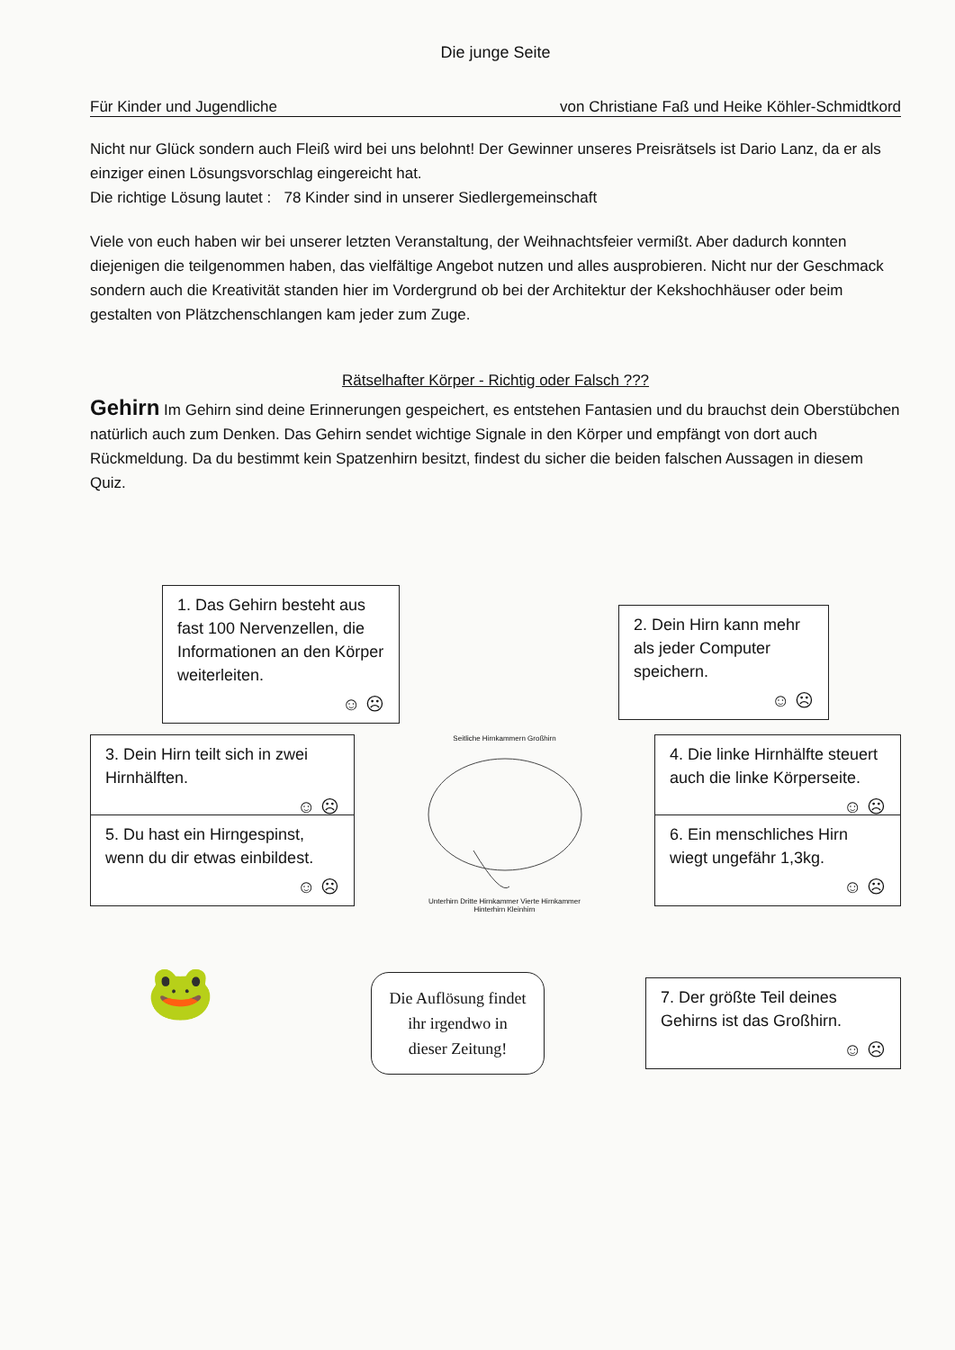Die junge Seite
Für Kinder und Jugendliche von Christiane Faß und Heike Köhler-Schmidtkord
Nicht nur Glück sondern auch Fleiß wird bei uns belohnt! Der Gewinner unseres Preisrätsels ist Dario Lanz, da er als einziger einen Lösungsvorschlag eingereicht hat.
Die richtige Lösung lautet : 78 Kinder sind in unserer Siedlergemeinschaft
Viele von euch haben wir bei unserer letzten Veranstaltung, der Weihnachtsfeier vermißt. Aber dadurch konnten diejenigen die teilgenommen haben, das vielfältige Angebot nutzen und alles ausprobieren. Nicht nur der Geschmack sondern auch die Kreativität standen hier im Vordergrund ob bei der Architektur der Kekshochhäuser oder beim gestalten von Plätzchenschlangen kam jeder zum Zuge.
Rätselhafter Körper - Richtig oder Falsch ???
Gehirn Im Gehirn sind deine Erinnerungen gespeichert, es entstehen Fantasien und du brauchst dein Oberstübchen natürlich auch zum Denken. Das Gehirn sendet wichtige Signale in den Körper und empfängt von dort auch Rückmeldung. Da du bestimmt kein Spatzenhirn besitzt, findest du sicher die beiden falschen Aussagen in diesem Quiz.
1. Das Gehirn besteht aus fast 100 Nervenzellen, die Informationen an den Körper weiterleiten.
☺ ☹
2. Dein Hirn kann mehr als jeder Computer speichern.
☺ ☹
3. Dein Hirn teilt sich in zwei Hirnhälften.
☺ ☹
Seitliche Hirnkammern Großhirn
Unterhirn Dritte Hirnkammer Vierte Hirnkammer Hinterhirn Kleinhirn
4. Die linke Hirnhälfte steuert auch die linke Körperseite.
☺ ☹
5. Du hast ein Hirngespinst, wenn du dir etwas einbildest.
☺ ☹
6. Ein menschliches Hirn wiegt ungefähr 1,3kg.
☺ ☹
🐸
Die Auflösung findet
ihr irgendwo in
dieser Zeitung!
7. Der größte Teil deines Gehirns ist das Großhirn.
☺ ☹